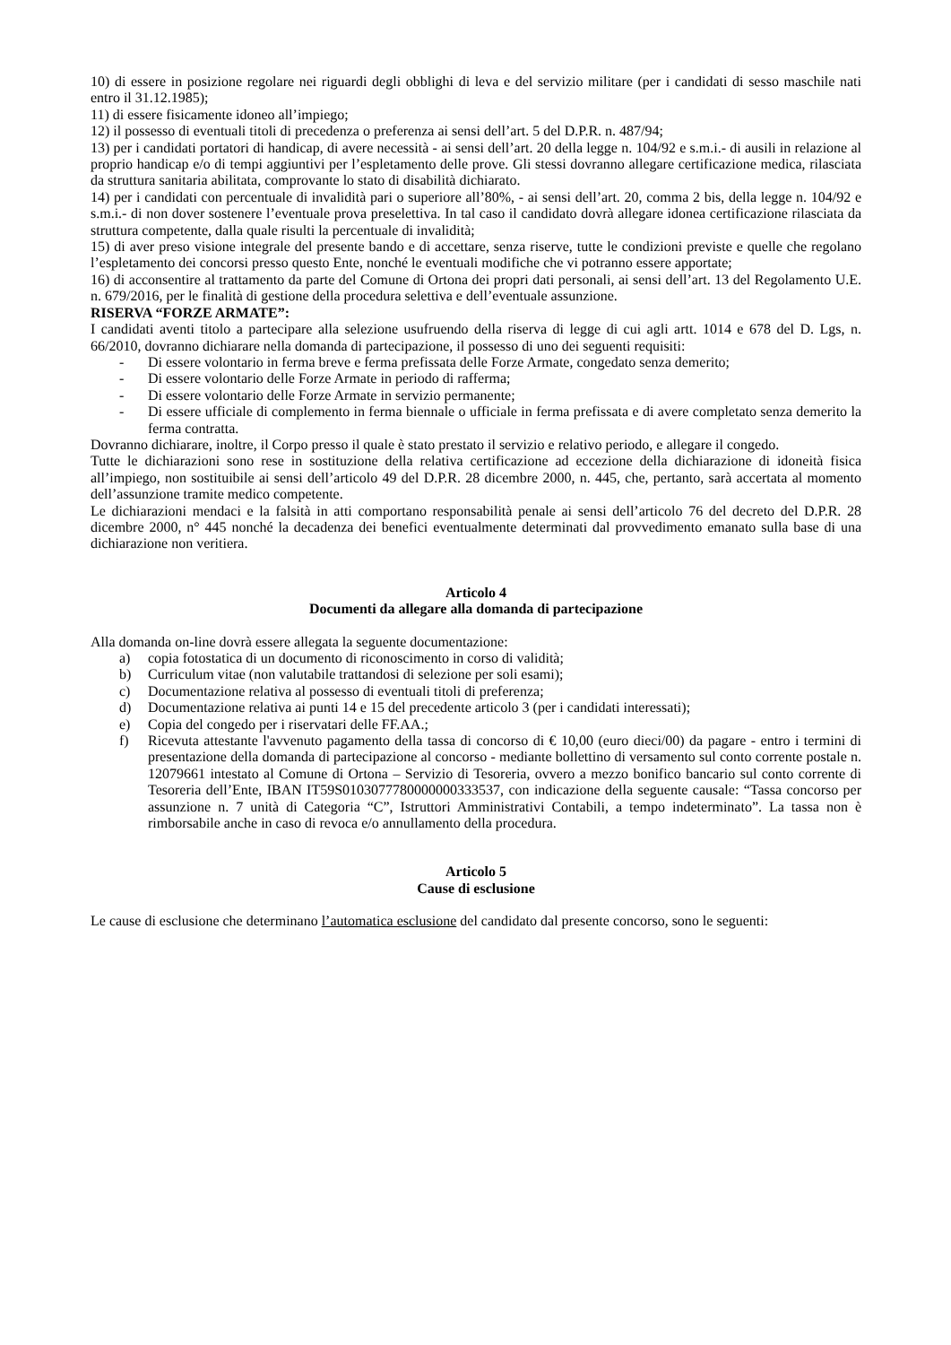10) di essere in posizione regolare nei riguardi degli obblighi di leva e del servizio militare (per i candidati di sesso maschile nati entro il 31.12.1985);
11) di essere fisicamente idoneo all’impiego;
12) il possesso di eventuali titoli di precedenza o preferenza ai sensi dell’art. 5 del D.P.R. n. 487/94;
13) per i candidati portatori di handicap, di avere necessità - ai sensi dell’art. 20 della legge n. 104/92 e s.m.i.- di ausili in relazione al proprio handicap e/o di tempi aggiuntivi per l’espletamento delle prove. Gli stessi dovranno allegare certificazione medica, rilasciata da struttura sanitaria abilitata, comprovante lo stato di disabilità dichiarato.
14) per i candidati con percentuale di invalidità pari o superiore all’80%, - ai sensi dell’art. 20, comma 2 bis, della legge n. 104/92 e s.m.i.- di non dover sostenere l’eventuale prova preselettiva. In tal caso il candidato dovrà allegare idonea certificazione rilasciata da struttura competente, dalla quale risulti la percentuale di invalidità;
15) di aver preso visione integrale del presente bando e di accettare, senza riserve, tutte le condizioni previste e quelle che regolano l’espletamento dei concorsi presso questo Ente, nonché le eventuali modifiche che vi potranno essere apportate;
16) di acconsentire al trattamento da parte del Comune di Ortona dei propri dati personali, ai sensi dell’art. 13 del Regolamento U.E. n. 679/2016, per le finalità di gestione della procedura selettiva e dell’eventuale assunzione.
RISERVA “FORZE ARMATE”:
I candidati aventi titolo a partecipare alla selezione usufruendo della riserva di legge di cui agli artt. 1014 e 678 del D. Lgs, n. 66/2010, dovranno dichiarare nella domanda di partecipazione, il possesso di uno dei seguenti requisiti:
- Di essere volontario in ferma breve e ferma prefissata delle Forze Armate, congedato senza demerito;
- Di essere volontario delle Forze Armate in periodo di rafferma;
- Di essere volontario delle Forze Armate in servizio permanente;
- Di essere ufficiale di complemento in ferma biennale o ufficiale in ferma prefissata e di avere completato senza demerito la ferma contratta.
Dovranno dichiarare, inoltre, il Corpo presso il quale è stato prestato il servizio e relativo periodo, e allegare il congedo.
Tutte le dichiarazioni sono rese in sostituzione della relativa certificazione ad eccezione della dichiarazione di idoneità fisica all’impiego, non sostituibile ai sensi dell’articolo 49 del D.P.R. 28 dicembre 2000, n. 445, che, pertanto, sarà accertata al momento dell’assunzione tramite medico competente.
Le dichiarazioni mendaci e la falsità in atti comportano responsabilità penale ai sensi dell’articolo 76 del decreto del D.P.R. 28 dicembre 2000, n° 445 nonché la decadenza dei benefici eventualmente determinati dal provvedimento emanato sulla base di una dichiarazione non veritiera.
Articolo 4
Documenti da allegare alla domanda di partecipazione
Alla domanda on-line dovrà essere allegata la seguente documentazione:
a) copia fotostatica di un documento di riconoscimento in corso di validità;
b) Curriculum vitae (non valutabile trattandosi di selezione per soli esami);
c) Documentazione relativa al possesso di eventuali titoli di preferenza;
d) Documentazione relativa ai punti 14 e 15 del precedente articolo 3 (per i candidati interessati);
e) Copia del congedo per i riservatari delle FF.AA.;
f) Ricevuta attestante l'avvenuto pagamento della tassa di concorso di € 10,00 (euro dieci/00) da pagare - entro i termini di presentazione della domanda di partecipazione al concorso - mediante bollettino di versamento sul conto corrente postale n. 12079661 intestato al Comune di Ortona – Servizio di Tesoreria, ovvero a mezzo bonifico bancario sul conto corrente di Tesoreria dell’Ente, IBAN IT59S0103077780000000333537, con indicazione della seguente causale: “Tassa concorso per assunzione n. 7 unità di Categoria “C”, Istruttori Amministrativi Contabili, a tempo indeterminato”. La tassa non è rimborsabile anche in caso di revoca e/o annullamento della procedura.
Articolo 5
Cause di esclusione
Le cause di esclusione che determinano l’automatica esclusione del candidato dal presente concorso, sono le seguenti: